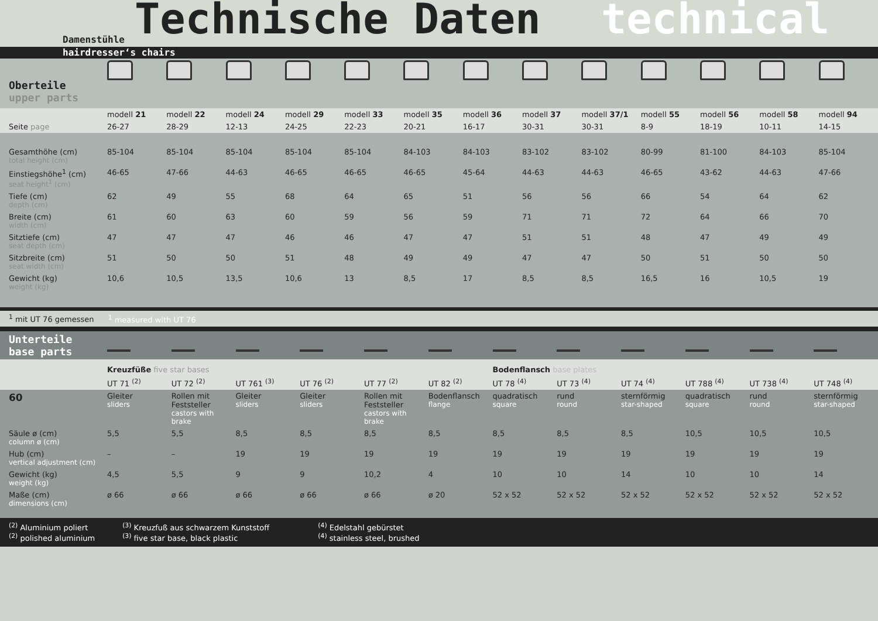Technische Daten technical
Damenstühle
hairdresser‘s chairs
| Oberteile upper parts | | | | | | | | | | | | | |
| | modell 21 | modell 22 | modell 24 | modell 29 | modell 33 | modell 35 | modell 36 | modell 37 | modell 37/1 | modell 55 | modell 56 | modell 58 | modell 94 |
| Seite page | 26-27 | 28-29 | 12-13 | 24-25 | 22-23 | 20-21 | 16-17 | 30-31 | 30-31 | 8-9 | 18-19 | 10-11 | 14-15 |
| Gesamthöhe (cm) total height (cm) | 85-104 | 85-104 | 85-104 | 85-104 | 85-104 | 84-103 | 84-103 | 83-102 | 83-102 | 80-99 | 81-100 | 84-103 | 85-104 |
| Einstiegshöhe<sup>1</sup> (cm) seat height<sup>1</sup> (cm) | 46-65 | 47-66 | 44-63 | 46-65 | 46-65 | 46-65 | 45-64 | 44-63 | 44-63 | 46-65 | 43-62 | 44-63 | 47-66 |
| Tiefe (cm) depth (cm) | 62 | 49 | 55 | 68 | 64 | 65 | 51 | 56 | 56 | 66 | 54 | 64 | 62 |
| Breite (cm) width (cm) | 61 | 60 | 63 | 60 | 59 | 56 | 59 | 71 | 71 | 72 | 64 | 66 | 70 |
| Sitztiefe (cm) seat depth (cm) | 47 | 47 | 47 | 46 | 46 | 47 | 47 | 51 | 51 | 48 | 47 | 49 | 49 |
| Sitzbreite (cm) seat width (cm) | 51 | 50 | 50 | 51 | 48 | 49 | 49 | 47 | 47 | 50 | 51 | 50 | 50 |
| Gewicht (kg) weight (kg) | 10,6 | 10,5 | 13,5 | 10,6 | 13 | 8,5 | 17 | 8,5 | 8,5 | 16,5 | 16 | 10,5 | 19 |
<sup>1</sup> mit UT 76 gemessen <sup>1</sup> measured with UT 76
| Unterteile base parts | | | | | | | | | | | | |
| | Kreuzfüße five star bases | | | | | | Bodenflansch base plates | | | | | |
| | UT 71 <sup>(2)</sup> | UT 72 <sup>(2)</sup> | UT 761 <sup>(3)</sup> | UT 76 <sup>(2)</sup> | UT 77 <sup>(2)</sup> | UT 82 <sup>(2)</sup> | UT 78 <sup>(4)</sup> | UT 73 <sup>(4)</sup> | UT 74 <sup>(4)</sup> | UT 788 <sup>(4)</sup> | UT 738 <sup>(4)</sup> | UT 748 <sup>(4)</sup> |
| 60 | Gleiter sliders | Rollen mit Feststeller castors with brake | Gleiter sliders | Gleiter sliders | Rollen mit Feststeller castors with brake | Bodenflansch flange | quadratisch square | rund round | sternförmig star-shaped | quadratisch square | rund round | sternförmig star-shaped |
| Säule ø (cm) column ø (cm) | 5,5 | 5,5 | 8,5 | 8,5 | 8,5 | 8,5 | 8,5 | 8,5 | 8,5 | 10,5 | 10,5 | 10,5 |
| Hub (cm) vertical adjustment (cm) | – | – | 19 | 19 | 19 | 19 | 19 | 19 | 19 | 19 | 19 | 19 |
| Gewicht (kg) weight (kg) | 4,5 | 5,5 | 9 | 9 | 10,2 | 4 | 10 | 10 | 14 | 10 | 10 | 14 |
| Maße (cm) dimensions (cm) | ø 66 | ø 66 | ø 66 | ø 66 | ø 66 | ø 20 | 52 x 52 | 52 x 52 | 52 x 52 | 52 x 52 | 52 x 52 | 52 x 52 |
<sup>(2)</sup> Aluminium poliert
<sup>(2)</sup> polished aluminium <sup>(3)</sup> Kreuzfuß aus schwarzem Kunststoff
<sup>(3)</sup> five star base, black plastic <sup>(4)</sup> Edelstahl gebürstet
<sup>(4)</sup> stainless steel, brushed